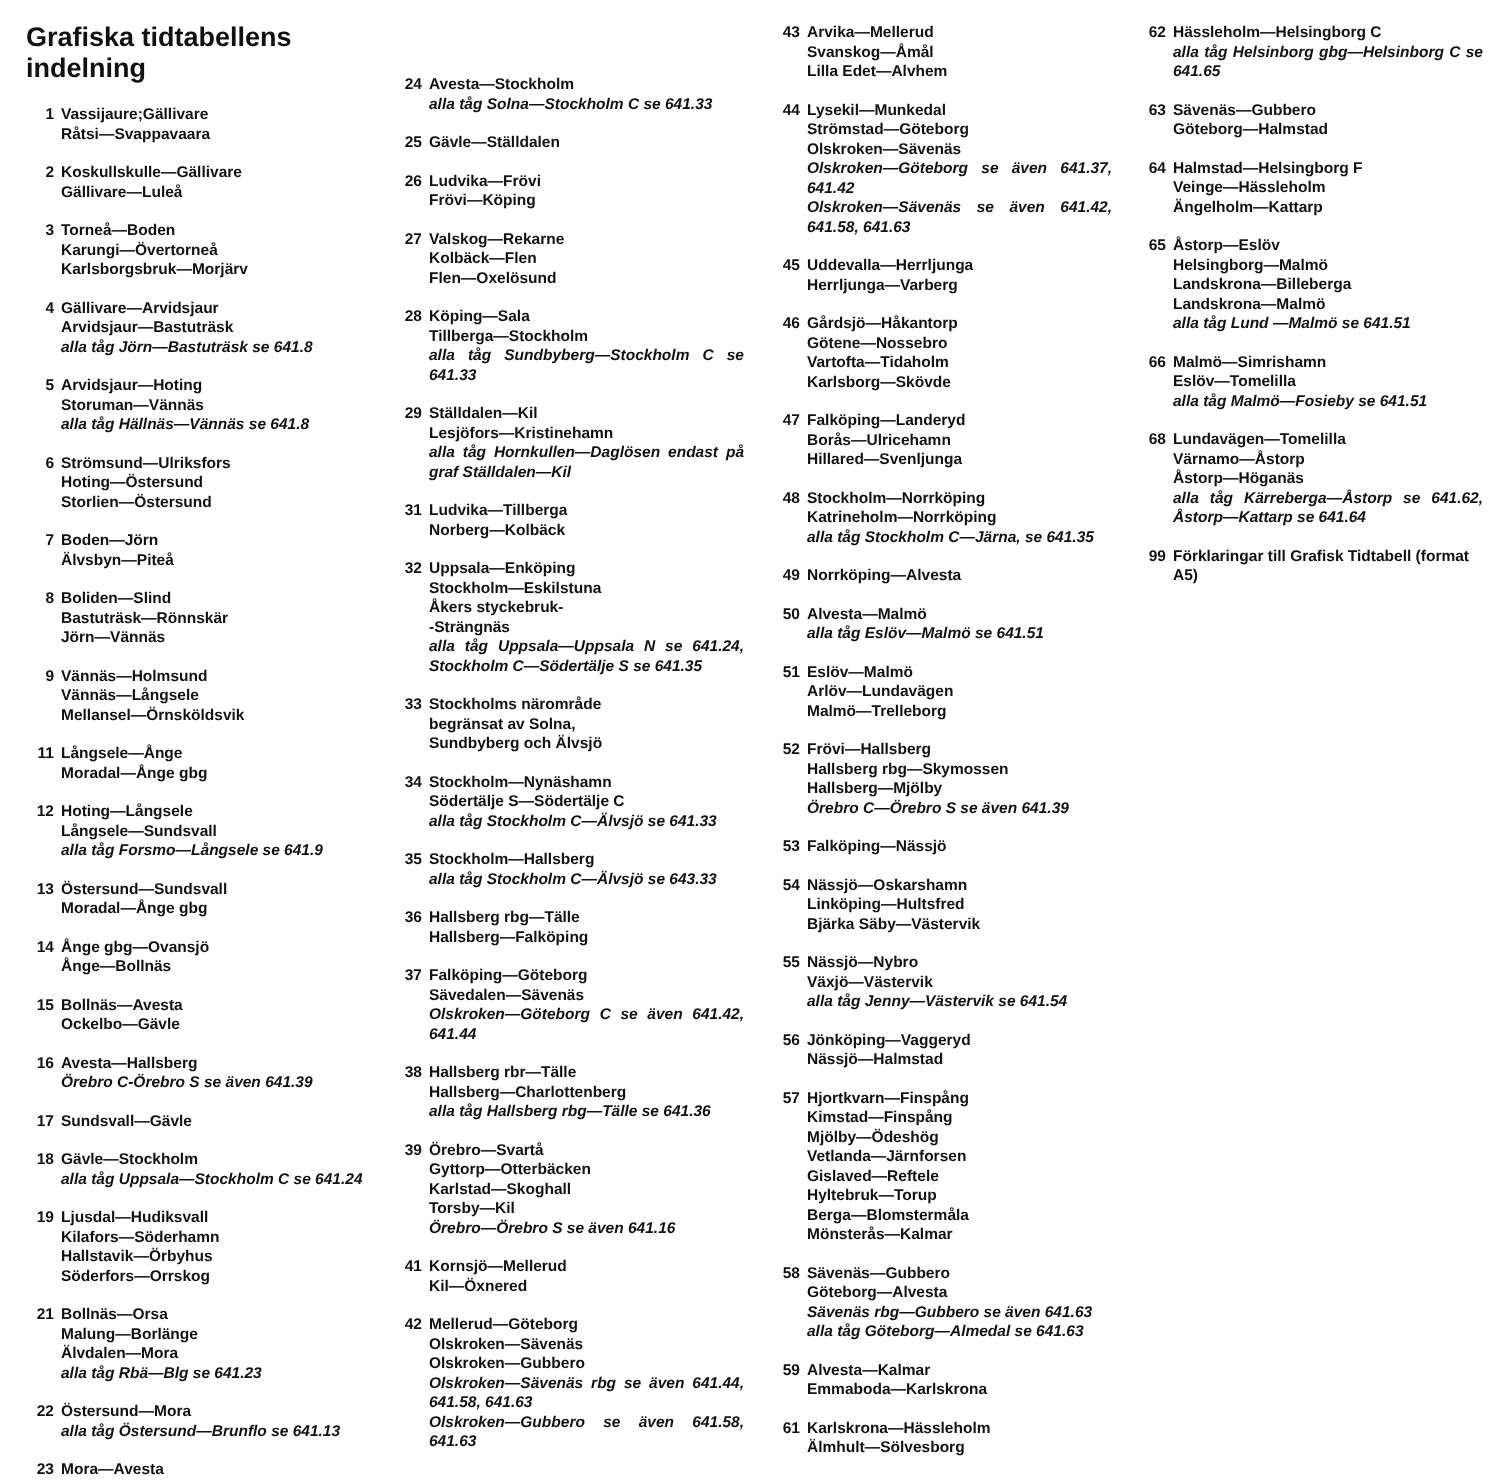Grafiska tidtabellens indelning
1 Vassijaure;Gällivare
Råtsi—Svappavaara
2 Koskullskulle—Gällivare
Gällivare—Luleå
3 Torneå—Boden
Karungi—Övertorneå
Karlsborgsbruk—Morjärv
4 Gällivare—Arvidsjaur
Arvidsjaur—Bastuträsk
alla tåg Jörn—Bastuträsk se 641.8
5 Arvidsjaur—Hoting
Storuman—Vännäs
alla tåg Hällnäs—Vännäs se 641.8
6 Strömsund—Ulriksfors
Hoting—Östersund
Storlien—Östersund
7 Boden—Jörn
Älvsbyn—Piteå
8 Boliden—Slind
Bastuträsk—Rönnskär
Jörn—Vännäs
9 Vännäs—Holmsund
Vännäs—Långsele
Mellansel—Örnsköldsvik
11 Långsele—Ånge
Moradal—Ånge gbg
12 Hoting—Långsele
Långsele—Sundsvall
alla tåg Forsmo—Långsele se 641.9
13 Östersund—Sundsvall
Moradal—Ånge gbg
14 Ånge gbg—Ovansjö
Ånge—Bollnäs
15 Bollnäs—Avesta
Ockelbo—Gävle
16 Avesta—Hallsberg
Örebro C-Örebro S se även 641.39
17 Sundsvall—Gävle
18 Gävle—Stockholm
alla tåg Uppsala—Stockholm C se 641.24
19 Ljusdal—Hudiksvall
Kilafors—Söderhamn
Hallstavik—Örbyhus
Söderfors—Orrskog
21 Bollnäs—Orsa
Malung—Borlänge
Älvdalen—Mora
alla tåg Rbä—Blg se 641.23
22 Östersund—Mora
alla tåg Östersund—Brunflo se 641.13
23 Mora—Avesta
24 Avesta—Stockholm
alla tåg Solna—Stockholm C se 641.33
25 Gävle—Ställdalen
26 Ludvika—Frövi
Frövi—Köping
27 Valskog—Rekarne
Kolbäck—Flen
Flen—Oxelösund
28 Köping—Sala
Tillberga—Stockholm
alla tåg Sundbyberg—Stockholm C se 641.33
29 Ställdalen—Kil
Lesjöfors—Kristinehamn
alla tåg Hornkullen—Daglösen endast på graf Ställdalen—Kil
31 Ludvika—Tillberga
Norberg—Kolbäck
32 Uppsala—Enköping
Stockholm—Eskilstuna
Åkers styckebruk-
-Strängnäs
alla tåg Uppsala—Uppsala N se 641.24, Stockholm C—Södertälje S se 641.35
33 Stockholms närområde
begränsat av Solna,
Sundbyberg och Älvsjö
34 Stockholm—Nynäshamn
Södertälje S—Södertälje C
alla tåg Stockholm C—Älvsjö se 641.33
35 Stockholm—Hallsberg
alla tåg Stockholm C—Älvsjö se 643.33
36 Hallsberg rbg—Tälle
Hallsberg—Falköping
37 Falköping—Göteborg
Sävedalen—Sävenäs
Olskroken—Göteborg C se även 641.42, 641.44
38 Hallsberg rbr—Tälle
Hallsberg—Charlottenberg
alla tåg Hallsberg rbg—Tälle se 641.36
39 Örebro—Svartå
Gyttorp—Otterbäcken
Karlstad—Skoghall
Torsby—Kil
Örebro—Örebro S se även 641.16
41 Kornsjö—Mellerud
Kil—Öxnered
42 Mellerud—Göteborg
Olskroken—Sävenäs
Olskroken—Gubbero
Olskroken—Sävenäs rbg se även 641.44, 641.58, 641.63
Olskroken—Gubbero se även 641.58, 641.63
43 Arvika—Mellerud
Svanskog—Åmål
Lilla Edet—Alvhem
44 Lysekil—Munkedal
Strömstad—Göteborg
Olskroken—Sävenäs
Olskroken—Göteborg se även 641.37, 641.42
Olskroken—Sävenäs se även 641.42, 641.58, 641.63
45 Uddevalla—Herrljunga
Herrljunga—Varberg
46 Gårdsjö—Håkantorp
Götene—Nossebro
Vartofta—Tidaholm
Karlsborg—Skövde
47 Falköping—Landeryd
Borås—Ulricehamn
Hillared—Svenljunga
48 Stockholm—Norrköping
Katrineholm—Norrköping
alla tåg Stockholm C—Järna, se 641.35
49 Norrköping—Alvesta
50 Alvesta—Malmö
alla tåg Eslöv—Malmö se 641.51
51 Eslöv—Malmö
Arlöv—Lundavägen
Malmö—Trelleborg
52 Frövi—Hallsberg
Hallsberg rbg—Skymossen
Hallsberg—Mjölby
Örebro C—Örebro S se även 641.39
53 Falköping—Nässjö
54 Nässjö—Oskarshamn
Linköping—Hultsfred
Bjärka Säby—Västervik
55 Nässjö—Nybro
Växjö—Västervik
alla tåg Jenny—Västervik se 641.54
56 Jönköping—Vaggeryd
Nässjö—Halmstad
57 Hjortkvarn—Finspång
Kimstad—Finspång
Mjölby—Ödeshög
Vetlanda—Järnforsen
Gislaved—Reftele
Hyltebruk—Torup
Berga—Blomstermåla
Mönsterås—Kalmar
58 Sävenäs—Gubbero
Göteborg—Alvesta
Sävenäs rbg—Gubbero se även 641.63
alla tåg Göteborg—Almedal se 641.63
59 Alvesta—Kalmar
Emmaboda—Karlskrona
61 Karlskrona—Hässleholm
Älmhult—Sölvesborg
62 Hässleholm—Helsingborg C
alla tåg Helsinborg gbg—Helsinborg C se 641.65
63 Sävenäs—Gubbero
Göteborg—Halmstad
64 Halmstad—Helsingborg F
Veinge—Hässleholm
Ängelholm—Kattarp
65 Åstorp—Eslöv
Helsingborg—Malmö
Landskrona—Billeberga
Landskrona—Malmö
alla tåg Lund —Malmö se 641.51
66 Malmö—Simrishamn
Eslöv—Tomelilla
alla tåg Malmö—Fosieby se 641.51
68 Lundavägen—Tomelilla
Värnamo—Åstorp
Åstorp—Höganäs
alla tåg Kärreberga—Åstorp se 641.62, Åstorp—Kattarp se 641.64
99 Förklaringar till Grafisk Tidtabell (format A5)